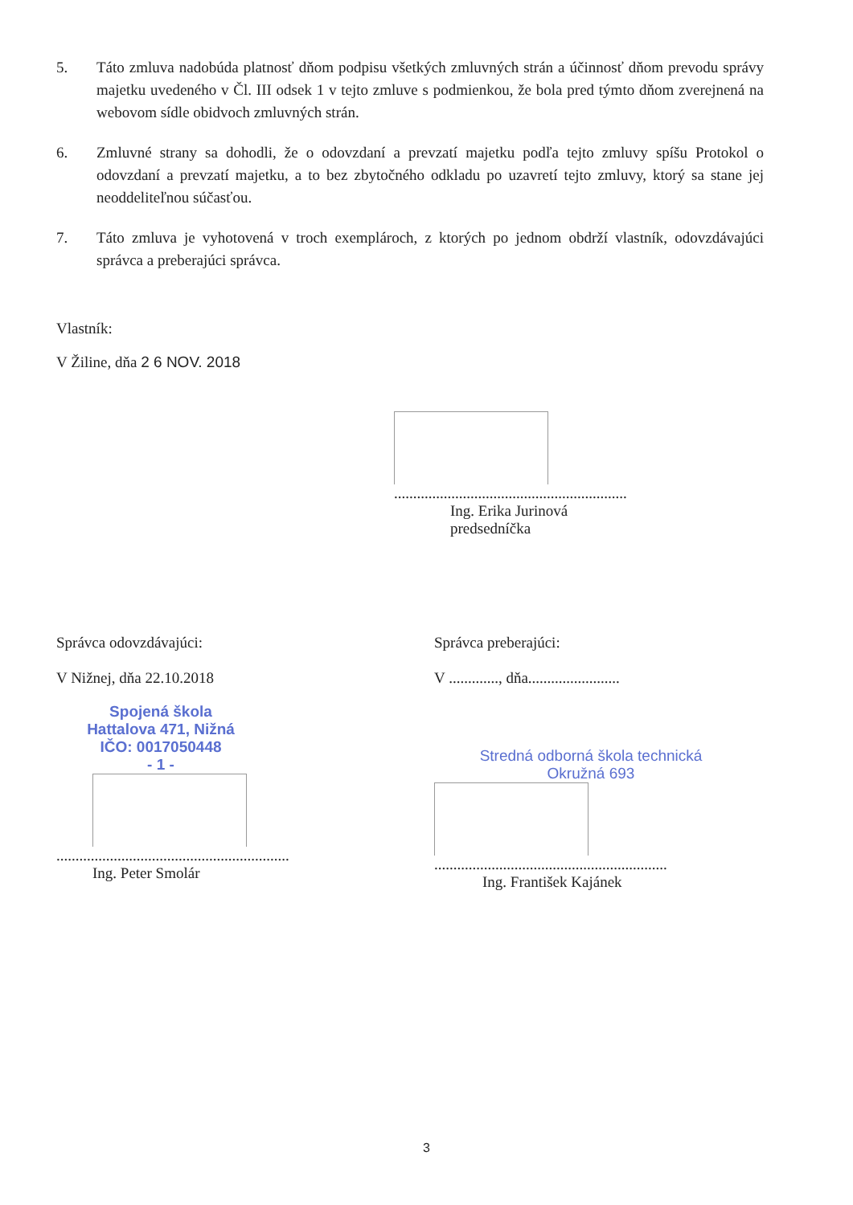5. Táto zmluva nadobúda platnosť dňom podpisu všetkých zmluvných strán a účinnosť dňom prevodu správy majetku uvedeného v Čl. III odsek 1 v tejto zmluve s podmienkou, že bola pred týmto dňom zverejnená na webovom sídle obidvoch zmluvných strán.
6. Zmluvné strany sa dohodli, že o odovzdaní a prevzatí majetku podľa tejto zmluvy spíšu Protokol o odovzdaní a prevzatí majetku, a to bez zbytočného odkladu po uzavretí tejto zmluvy, ktorý sa stane jej neoddeliteľnou súčasťou.
7. Táto zmluva je vyhotovená v troch exemplároch, z ktorých po jednom obdrží vlastník, odovzdávajúci správca a preberajúci správca.
Vlastník:
V Žiline, dňa 2 6 NOV. 2018
.............................................................
Ing. Erika Jurinová
predsedníčka
Správca odovzdávajúci:
V Nižnej, dňa 22.10.2018
Spojená škola
Hattalova 471, Nižná
IČO: 0017050448
- 1 -
.............................................................
Ing. Peter Smolár
Správca preberajúci:
V ............., dňa........................
Stredná odborná škola technická
Okružná 693
.............................................................
Ing. František Kajánek
3